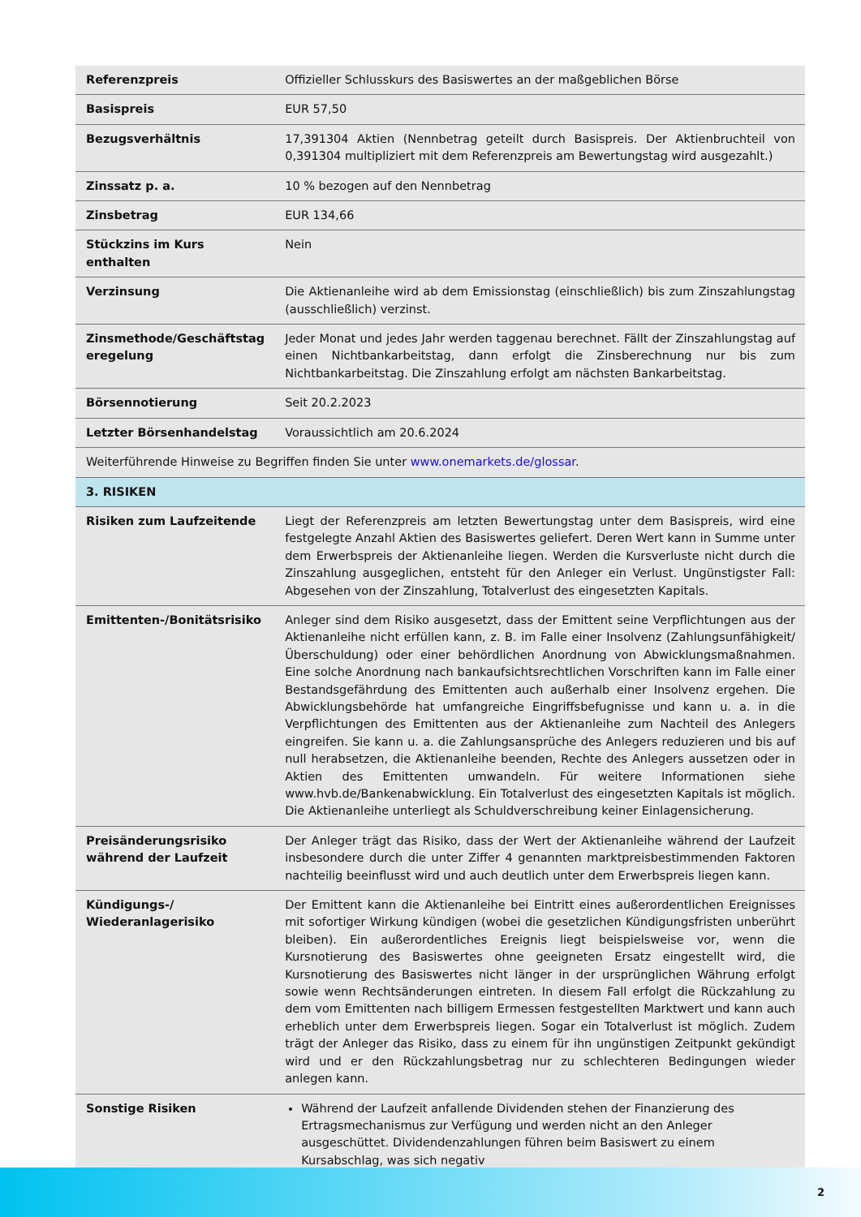| Referenzpreis | Offizieller Schlusskurs des Basiswertes an der maßgeblichen Börse |
| Basispreis | EUR 57,50 |
| Bezugsverhältnis | 17,391304 Aktien (Nennbetrag geteilt durch Basispreis. Der Aktienbruchteil von 0,391304 multipliziert mit dem Referenzpreis am Bewertungstag wird ausgezahlt.) |
| Zinssatz p. a. | 10 % bezogen auf den Nennbetrag |
| Zinsbetrag | EUR 134,66 |
| Stückzins im Kurs enthalten | Nein |
| Verzinsung | Die Aktienanleihe wird ab dem Emissionstag (einschließlich) bis zum Zinszahlungstag (ausschließlich) verzinst. |
| Zinsmethode/Geschäftstag eregelung | Jeder Monat und jedes Jahr werden taggenau berechnet. Fällt der Zinszahlungstag auf einen Nichtbankarbeitstag, dann erfolgt die Zinsberechnung nur bis zum Nichtbankarbeitstag. Die Zinszahlung erfolgt am nächsten Bankarbeitstag. |
| Börsennotierung | Seit 20.2.2023 |
| Letzter Börsenhandelstag | Voraussichtlich am 20.6.2024 |
| Weiterführende Hinweise zu Begriffen finden Sie unter www.onemarkets.de/glossar . | |
| 3. RISIKEN | |
| Risiken zum Laufzeitende | Liegt der Referenzpreis am letzten Bewertungstag unter dem Basispreis, wird eine festgelegte Anzahl Aktien des Basiswertes geliefert. Deren Wert kann in Summe unter dem Erwerbspreis der Aktienanleihe liegen. Werden die Kursverluste nicht durch die Zinszahlung ausgeglichen, entsteht für den Anleger ein Verlust. Ungünstigster Fall: Abgesehen von der Zinszahlung, Totalverlust des eingesetzten Kapitals. |
| Emittenten-/Bonitätsrisiko | Anleger sind dem Risiko ausgesetzt, dass der Emittent seine Verpflichtungen aus der Aktienanleihe nicht erfüllen kann, z. B. im Falle einer Insolvenz (Zahlungsunfähigkeit/Überschuldung) oder einer behördlichen Anordnung von Abwicklungsmaßnahmen. Eine solche Anordnung nach bankaufsichtsrechtlichen Vorschriften kann im Falle einer Bestandsgefährdung des Emittenten auch außerhalb einer Insolvenz ergehen. Die Abwicklungsbehörde hat umfangreiche Eingriffsbefugnisse und kann u. a. in die Verpflichtungen des Emittenten aus der Aktienanleihe zum Nachteil des Anlegers eingreifen. Sie kann u. a. die Zahlungsansprüche des Anlegers reduzieren und bis auf null herabsetzen, die Aktienanleihe beenden, Rechte des Anlegers aussetzen oder in Aktien des Emittenten umwandeln. Für weitere Informationen siehe www.hvb.de/Bankenabwicklung. Ein Totalverlust des eingesetzten Kapitals ist möglich. Die Aktienanleihe unterliegt als Schuldverschreibung keiner Einlagensicherung. |
| Preisänderungsrisiko während der Laufzeit | Der Anleger trägt das Risiko, dass der Wert der Aktienanleihe während der Laufzeit insbesondere durch die unter Ziffer 4 genannten marktpreisbestimmenden Faktoren nachteilig beeinflusst wird und auch deutlich unter dem Erwerbspreis liegen kann. |
| Kündigungs-/ Wiederanlagerisiko | Der Emittent kann die Aktienanleihe bei Eintritt eines außerordentlichen Ereignisses mit sofortiger Wirkung kündigen (wobei die gesetzlichen Kündigungsfristen unberührt bleiben). Ein außerordentliches Ereignis liegt beispielsweise vor, wenn die Kursnotierung des Basiswertes ohne geeigneten Ersatz eingestellt wird, die Kursnotierung des Basiswertes nicht länger in der ursprünglichen Währung erfolgt sowie wenn Rechtsänderungen eintreten. In diesem Fall erfolgt die Rückzahlung zu dem vom Emittenten nach billigem Ermessen festgestellten Marktwert und kann auch erheblich unter dem Erwerbspreis liegen. Sogar ein Totalverlust ist möglich. Zudem trägt der Anleger das Risiko, dass zu einem für ihn ungünstigen Zeitpunkt gekündigt wird und er den Rückzahlungsbetrag nur zu schlechteren Bedingungen wieder anlegen kann. |
| Sonstige Risiken | Während der Laufzeit anfallende Dividenden stehen der Finanzierung des Ertragsmechanismus zur Verfügung und werden nicht an den Anleger ausgeschüttet. Dividendenzahlungen führen beim Basiswert zu einem Kursabschlag, was sich negativ |
2